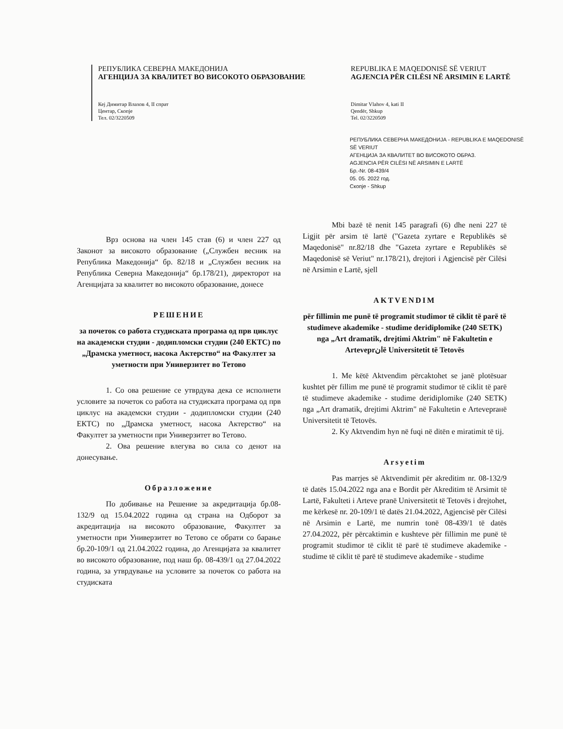РЕПУБЛИКА СЕВЕРНА МАКЕДОНИЈА
АГЕНЦИЈА ЗА КВАЛИТЕТ ВО ВИСОКОТО ОБРАЗОВАНИЕ
Кеј Димитар Влахов 4, II спрат
Центар, Скопје
Тел. 02/3220509
REPUBLIKA E MAQEDONISË SË VERIUT
AGJENCIA PËR CILËSI NË ARSIMIN E LARTË
Dimitar Vlahov 4, kati II
Qendër, Shkup
Tel. 02/3220509
РЕПУБЛИКА СЕВЕРНА МАКЕДОНИЈА - REPUBLIKA E MAQEDONISË SË VERIUT
АГЕНЦИЈА ЗА КВАЛИТЕТ ВО ВИСОКОТО ОБРАЗ.
AGJENCIA PËR CILËSI NË ARSIMIN E LARTË
Бр.-Nr. 08-439/4
05. 05. 2022 год.
Скопје - Shkup
Врз основа на член 145 став (6) и член 227 од Законот за високото образование („Службен весник на Република Македонија“ бр. 82/18 и „Службен весник на Република Северна Македонија“ бр.178/21), директорот на Агенцијата за квалитет во високото образование, донесе
РЕШЕНИЕ
за почеток со работа студиската програма од прв циклус на академски студии - додипломски студии (240 ЕКТС) по „Драмска уметност, насока Актерство“ на Факултет за уметности при Универзитет во Тетово
1. Со ова решение се утврдува дека се исполнети условите за почеток со работа на студиската програма од прв циклус на академски студии - додипломски студии (240 ЕКТС) по „Драмска уметност, насока Актерство“ на Факултет за уметности при Универзитет во Тетово.
2. Ова решение влегува во сила со денот на донесување.
Образложение
По добивање на Решение за акредитација бр.08-132/9 од 15.04.2022 година од страна на Одборот за акредитација на високото образование, Факултет за уметности при Универзитет во Тетово се обрати со барање бр.20-109/1 од 21.04.2022 година, до Агенцијата за квалитет во високото образование, под наш бр. 08-439/1 од 27.04.2022 година, за утврдување на условите за почеток со работа на студиската
Mbi bazë të nenit 145 paragrafi (6) dhe neni 227 të Ligjit për arsim të lartë ("Gazeta zyrtare e Republikës së Maqedonisë" nr.82/18 dhe "Gazeta zyrtare e Republikës së Maqedonisë së Veriut" nr.178/21), drejtori i Agjencisë për Cilësi në Arsimin e Lartë, sjell
AKTVENDIM
për fillimin me punë të programit studimor të ciklit të parë të studimeve akademike - studime deridiplomike (240 SETK) nga „Art dramatik, drejtimi Aktrim" në Fakultetin e Arteveprانë Universitetit të Tetovës
1. Me këtë Aktvendim përcaktohet se janë plotësuar kushtet për fillim me punë të programit studimor të ciklit të parë të studimeve akademike - studime deridiplomike (240 SETK) nga „Art dramatik, drejtimi Aktrim" në Fakultetin e Arteveprанë Universitetit të Tetovës.
2. Ky Aktvendim hyn në fuqi në ditën e miratimit të tij.
Arsyetim
Pas marrjes së Aktvendimit për akreditim nr. 08-132/9 të datës 15.04.2022 nga ana e Bordit për Akreditim të Arsimit të Lartë, Fakulteti i Arteve pranë Universitetit të Tetovës i drejtohet, me kërkesë nr. 20-109/1 të datës 21.04.2022, Agjencisë për Cilësi në Arsimin e Lartë, me numrin tonë 08-439/1 të datës 27.04.2022, për përcaktimin e kushteve për fillimin me punë të programit studimor të ciklit të parë të studimeve akademike - studime të ciklit të parë të studimeve akademike - studime